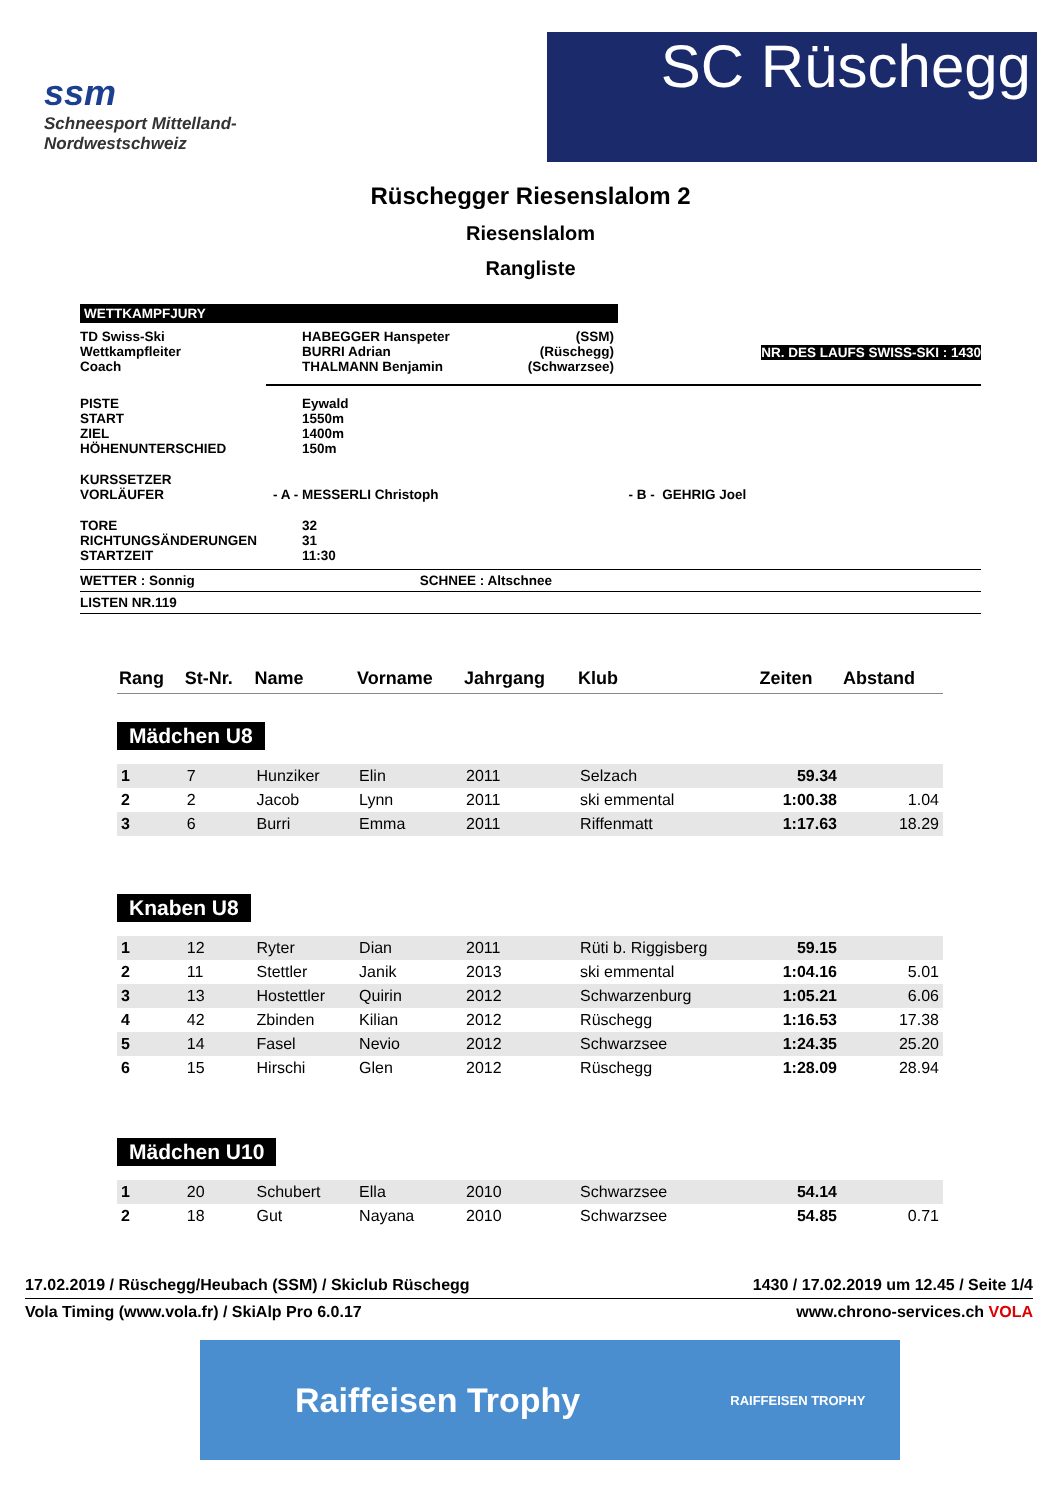ssm
Schneesport Mittelland-
Nordwestschweiz
SC Rüschegg
Rüschegger Riesenslalom 2
Riesenslalom
Rangliste
WETTKAMPFJURY
| TD Swiss-Ski Wettkampfleiter Coach | HABEGGER Hanspeter BURRI Adrian THALMANN Benjamin | (SSM) (Rüschegg) (Schwarzsee) | NR. DES LAUFS SWISS-SKI : 1430 |
| PISTE START ZIEL HÖHENUNTERSCHIED | Eywald 1550m 1400m 150m |
| KURSSETZER VORLÄUFER - A - | MESSERLI Christoph - B - GEHRIG Joel |
| TORE RICHTUNGSÄNDERUNGEN STARTZEIT | 32 31 11:30 |
WETTER : Sonnig SCHNEE : Altschnee
LISTEN NR.119
| Rang | St-Nr. | Name | Vorname | Jahrgang | Klub | Zeiten | Abstand |
| --- | --- | --- | --- | --- | --- | --- | --- |
| Mädchen U8 | | | | | | | |
| 1 | 7 | Hunziker | Elin | 2011 | Selzach | 59.34 | |
| 2 | 2 | Jacob | Lynn | 2011 | ski emmental | 1:00.38 | 1.04 |
| 3 | 6 | Burri | Emma | 2011 | Riffenmatt | 1:17.63 | 18.29 |
| Knaben U8 | | | | | | | |
| 1 | 12 | Ryter | Dian | 2011 | Rüti b. Riggisberg | 59.15 | |
| 2 | 11 | Stettler | Janik | 2013 | ski emmental | 1:04.16 | 5.01 |
| 3 | 13 | Hostettler | Quirin | 2012 | Schwarzenburg | 1:05.21 | 6.06 |
| 4 | 42 | Zbinden | Kilian | 2012 | Rüschegg | 1:16.53 | 17.38 |
| 5 | 14 | Fasel | Nevio | 2012 | Schwarzsee | 1:24.35 | 25.20 |
| 6 | 15 | Hirschi | Glen | 2012 | Rüschegg | 1:28.09 | 28.94 |
| Mädchen U10 | | | | | | | |
| 1 | 20 | Schubert | Ella | 2010 | Schwarzsee | 54.14 | |
| 2 | 18 | Gut | Nayana | 2010 | Schwarzsee | 54.85 | 0.71 |
17.02.2019 / Rüschegg/Heubach (SSM) / Skiclub Rüschegg 1430 / 17.02.2019 um 12.45 / Seite 1/4
Vola Timing (www.vola.fr) / SkiAlp Pro 6.0.17 www.chrono-services.ch VOLA
Raiffeisen Trophy RAIFFEISEN TROPHY